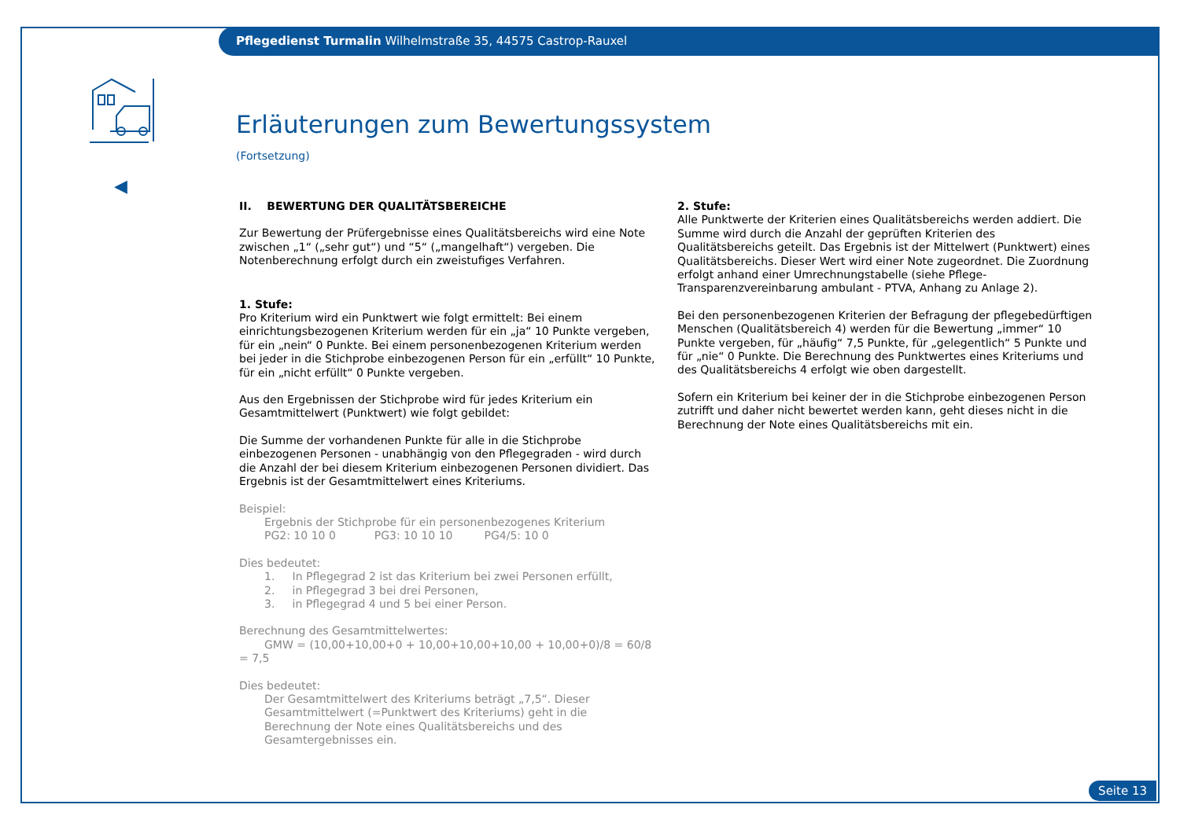Pflegedienst Turmalin Wilhelmstraße 35, 44575 Castrop-Rauxel
◀
Erläuterungen zum Bewertungssystem
(Fortsetzung)
II. BEWERTUNG DER QUALITÄTSBEREICHE
Zur Bewertung der Prüfergebnisse eines Qualitätsbereichs wird eine Note zwischen „1“ („sehr gut“) und “5“ („mangelhaft“) vergeben. Die Notenberechnung erfolgt durch ein zweistufiges Verfahren.
1. Stufe:
Pro Kriterium wird ein Punktwert wie folgt ermittelt: Bei einem einrichtungsbezogenen Kriterium werden für ein „ja“ 10 Punkte vergeben, für ein „nein“ 0 Punkte. Bei einem personenbezogenen Kriterium werden bei jeder in die Stichprobe einbezogenen Person für ein „erfüllt“ 10 Punkte, für ein „nicht erfüllt“ 0 Punkte vergeben.
Aus den Ergebnissen der Stichprobe wird für jedes Kriterium ein Gesamtmittelwert (Punktwert) wie folgt gebildet:
Die Summe der vorhandenen Punkte für alle in die Stichprobe einbezogenen Personen - unabhängig von den Pflegegraden - wird durch die Anzahl der bei diesem Kriterium einbezogenen Personen dividiert. Das Ergebnis ist der Gesamtmittelwert eines Kriteriums.
Beispiel:
Ergebnis der Stichprobe für ein personenbezogenes Kriterium
PG2: 10 10 0 PG3: 10 10 10 PG4/5: 10 0
Dies bedeutet:
1. In Pflegegrad 2 ist das Kriterium bei zwei Personen erfüllt,
2. in Pflegegrad 3 bei drei Personen,
3. in Pflegegrad 4 und 5 bei einer Person.
Berechnung des Gesamtmittelwertes:
GMW = (10,00+10,00+0 + 10,00+10,00+10,00 + 10,00+0)/8 = 60/8 = 7,5
Dies bedeutet:
Der Gesamtmittelwert des Kriteriums beträgt „7,5“. Dieser Gesamtmittelwert (=Punktwert des Kriteriums) geht in die Berechnung der Note eines Qualitätsbereichs und des Gesamtergebnisses ein.
2. Stufe:
Alle Punktwerte der Kriterien eines Qualitätsbereichs werden addiert. Die Summe wird durch die Anzahl der geprüften Kriterien des Qualitätsbereichs geteilt. Das Ergebnis ist der Mittelwert (Punktwert) eines Qualitätsbereichs. Dieser Wert wird einer Note zugeordnet. Die Zuordnung erfolgt anhand einer Umrechnungstabelle (siehe Pflege-Transparenzvereinbarung ambulant - PTVA, Anhang zu Anlage 2).
Bei den personenbezogenen Kriterien der Befragung der pflegebedürftigen Menschen (Qualitätsbereich 4) werden für die Bewertung „immer“ 10 Punkte vergeben, für „häufig“ 7,5 Punkte, für „gelegentlich“ 5 Punkte und für „nie“ 0 Punkte. Die Berechnung des Punktwertes eines Kriteriums und des Qualitätsbereichs 4 erfolgt wie oben dargestellt.
Sofern ein Kriterium bei keiner der in die Stichprobe einbezogenen Person zutrifft und daher nicht bewertet werden kann, geht dieses nicht in die Berechnung der Note eines Qualitätsbereichs mit ein.
Seite 13